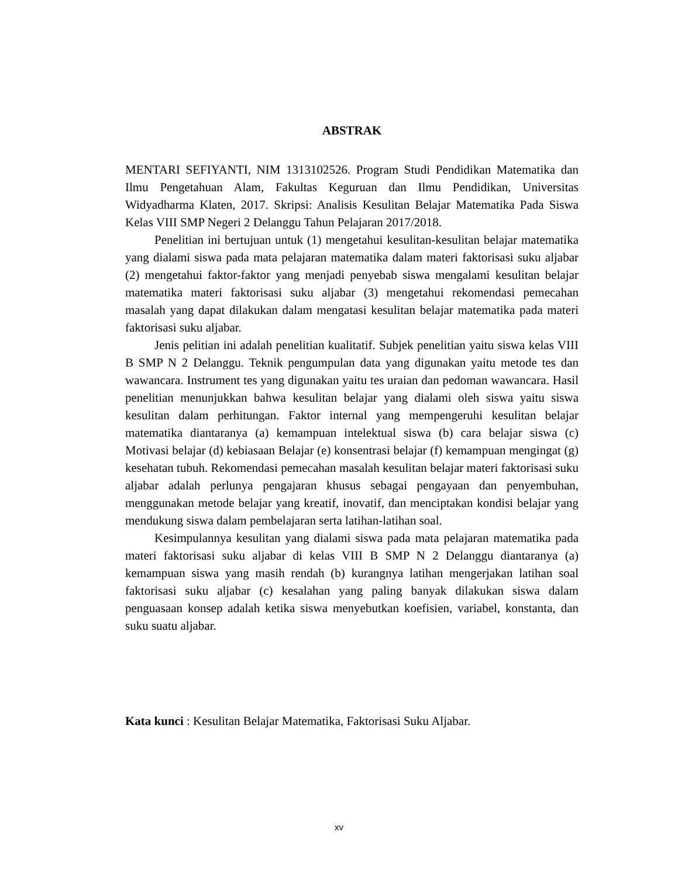ABSTRAK
MENTARI SEFIYANTI, NIM 1313102526. Program Studi Pendidikan Matematika dan Ilmu Pengetahuan Alam, Fakultas Keguruan dan Ilmu Pendidikan, Universitas Widyadharma Klaten, 2017. Skripsi: Analisis Kesulitan Belajar Matematika Pada Siswa Kelas VIII SMP Negeri 2 Delanggu Tahun Pelajaran 2017/2018.
Penelitian ini bertujuan untuk (1) mengetahui kesulitan-kesulitan belajar matematika yang dialami siswa pada mata pelajaran matematika dalam materi faktorisasi suku aljabar (2) mengetahui faktor-faktor yang menjadi penyebab siswa mengalami kesulitan belajar matematika materi faktorisasi suku aljabar (3) mengetahui rekomendasi pemecahan masalah yang dapat dilakukan dalam mengatasi kesulitan belajar matematika pada materi faktorisasi suku aljabar.
Jenis pelitian ini adalah penelitian kualitatif. Subjek penelitian yaitu siswa kelas VIII B SMP N 2 Delanggu. Teknik pengumpulan data yang digunakan yaitu metode tes dan wawancara. Instrument tes yang digunakan yaitu tes uraian dan pedoman wawancara. Hasil penelitian menunjukkan bahwa kesulitan belajar yang dialami oleh siswa yaitu siswa kesulitan dalam perhitungan. Faktor internal yang mempengeruhi kesulitan belajar matematika diantaranya (a) kemampuan intelektual siswa (b) cara belajar siswa (c) Motivasi belajar (d) kebiasaan Belajar (e) konsentrasi belajar (f) kemampuan mengingat (g) kesehatan tubuh. Rekomendasi pemecahan masalah kesulitan belajar materi faktorisasi suku aljabar adalah perlunya pengajaran khusus sebagai pengayaan dan penyembuhan, menggunakan metode belajar yang kreatif, inovatif, dan menciptakan kondisi belajar yang mendukung siswa dalam pembelajaran serta latihan-latihan soal.
Kesimpulannya kesulitan yang dialami siswa pada mata pelajaran matematika pada materi faktorisasi suku aljabar di kelas VIII B SMP N 2 Delanggu diantaranya (a) kemampuan siswa yang masih rendah (b) kurangnya latihan mengerjakan latihan soal faktorisasi suku aljabar (c) kesalahan yang paling banyak dilakukan siswa dalam penguasaan konsep adalah ketika siswa menyebutkan koefisien, variabel, konstanta, dan suku suatu aljabar.
Kata kunci : Kesulitan Belajar Matematika, Faktorisasi Suku Aljabar.
xv